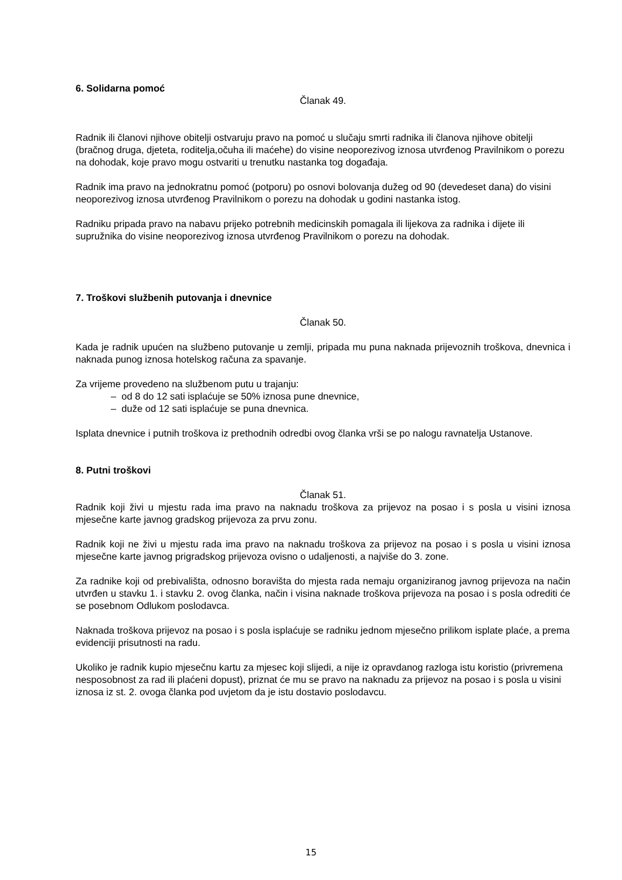6. Solidarna pomoć
Članak 49.
Radnik ili članovi njihove obitelji ostvaruju pravo na pomoć u slučaju smrti radnika ili članova njihove obitelji (bračnog druga, djeteta, roditelja,očuha ili maćehe) do visine neoporezivog iznosa utvrđenog Pravilnikom o porezu na dohodak, koje pravo mogu ostvariti u trenutku nastanka tog događaja.
Radnik ima pravo na jednokratnu pomoć (potporu) po osnovi bolovanja dužeg od 90 (devedeset dana) do visini neoporezivog iznosa utvrđenog Pravilnikom o porezu na dohodak u godini nastanka istog.
Radniku pripada pravo na nabavu prijeko potrebnih medicinskih pomagala ili lijekova za radnika i dijete ili supružnika do visine neoporezivog iznosa utvrđenog Pravilnikom o porezu na dohodak.
7. Troškovi službenih putovanja i dnevnice
Članak 50.
Kada je radnik upućen na službeno putovanje u zemlji, pripada mu puna naknada prijevoznih troškova, dnevnica i naknada punog iznosa hotelskog računa za spavanje.
Za vrijeme provedeno na službenom putu u trajanju:
– od 8 do 12 sati isplaćuje se 50% iznosa pune dnevnice,
– duže od 12 sati isplaćuje se puna dnevnica.
Isplata dnevnice i putnih troškova iz prethodnih odredbi ovog članka vrši se po nalogu ravnatelja Ustanove.
8. Putni troškovi
Članak 51.
Radnik koji živi u mjestu rada ima pravo na naknadu troškova za prijevoz na posao i s posla u visini iznosa mjesečne karte javnog gradskog prijevoza za prvu zonu.
Radnik koji ne živi u mjestu rada ima pravo na naknadu troškova za prijevoz na posao i s posla u visini iznosa mjesečne karte javnog prigradskog prijevoza ovisno o udaljenosti, a najviše do 3. zone.
Za radnike koji od prebivališta, odnosno boravišta do mjesta rada nemaju organiziranog javnog prijevoza na način utvrđen u stavku 1. i stavku 2. ovog članka, način i visina naknade troškova prijevoza na posao i s posla odrediti će se posebnom Odlukom poslodavca.
Naknada troškova prijevoz na posao i s posla isplaćuje se radniku jednom mjesečno prilikom isplate plaće, a prema evidenciji prisutnosti na radu.
Ukoliko je radnik kupio mjesečnu kartu za mjesec koji slijedi, a nije iz opravdanog razloga istu koristio (privremena nesposobnost za rad ili plaćeni dopust), priznat će mu se pravo na naknadu za prijevoz na posao i s posla u visini iznosa iz st. 2. ovoga članka pod uvjetom da je istu dostavio poslodavcu.
15